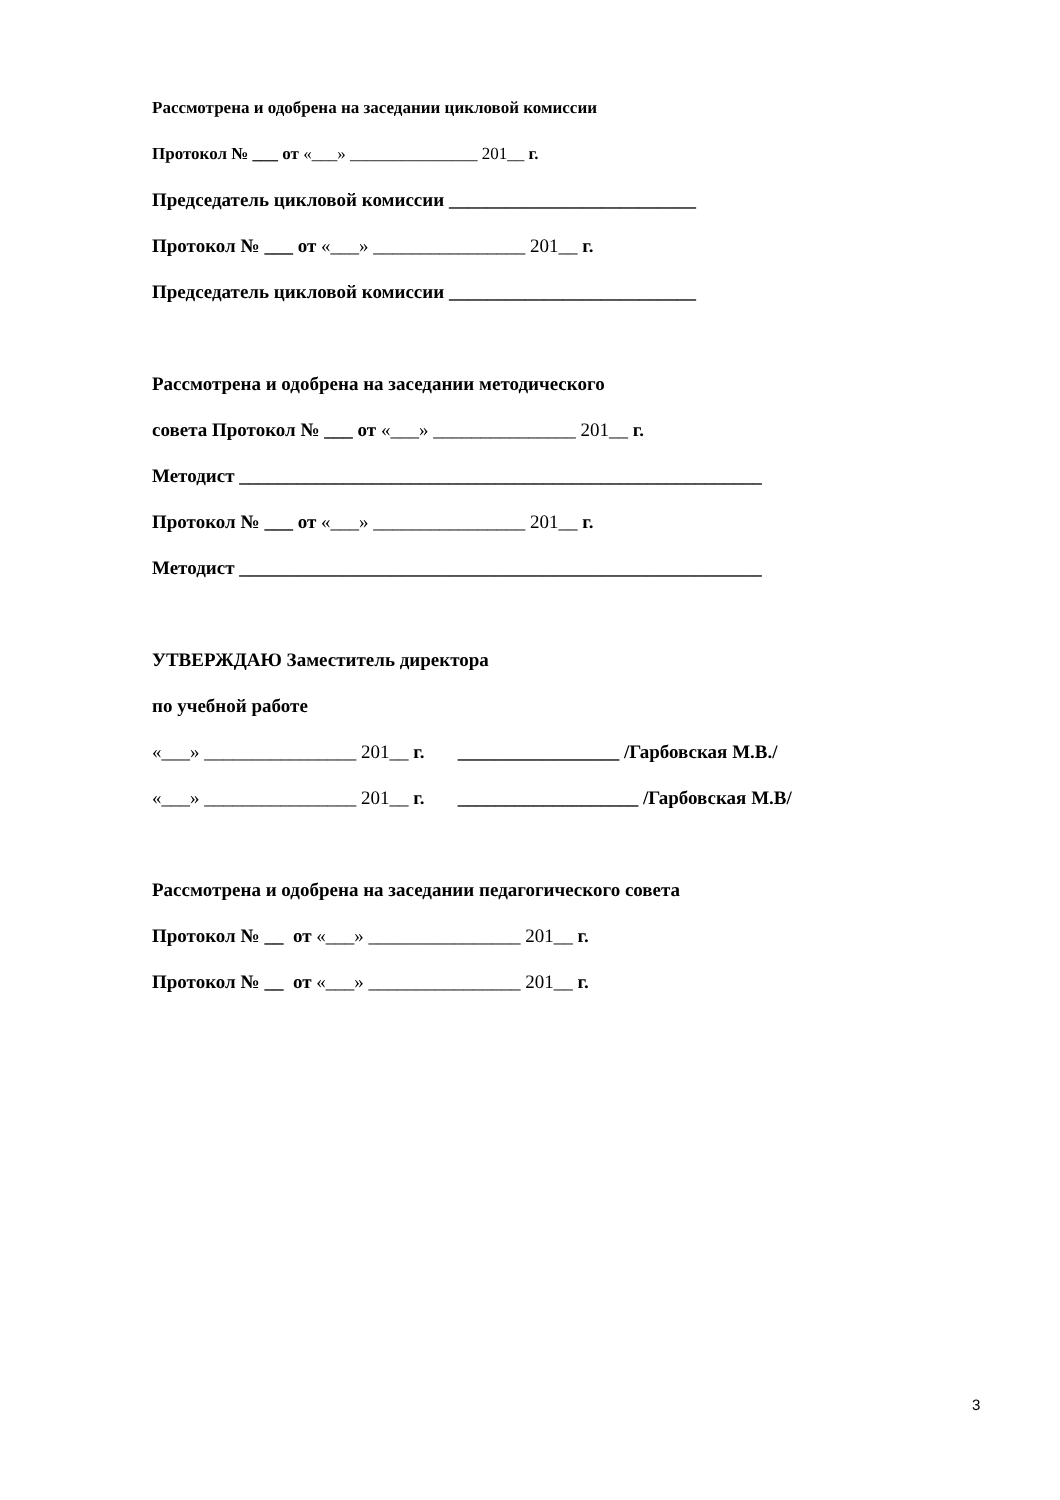Рассмотрена и одобрена на заседании цикловой комиссии
Протокол № ___ от «___» _______________ 201__ г.
Председатель цикловой комиссии __________________________
Протокол № ___ от «___» ________________ 201__ г.
Председатель цикловой комиссии __________________________
Рассмотрена и одобрена на заседании методического
совета Протокол № ___ от «___» _______________ 201__ г.
Методист _______________________________________________________
Протокол № ___ от «___» ________________ 201__ г.
Методист _______________________________________________________
УТВЕРЖДАЮ Заместитель директора
по учебной работе
«___» ________________ 201__ г. _________________ /Гарбовская М.В./
«___» ________________ 201__ г. ___________________ /Гарбовская М.В/
Рассмотрена и одобрена на заседании педагогического совета
Протокол № __ от «___» ________________ 201__ г.
Протокол № __ от «___» ________________ 201__ г.
3